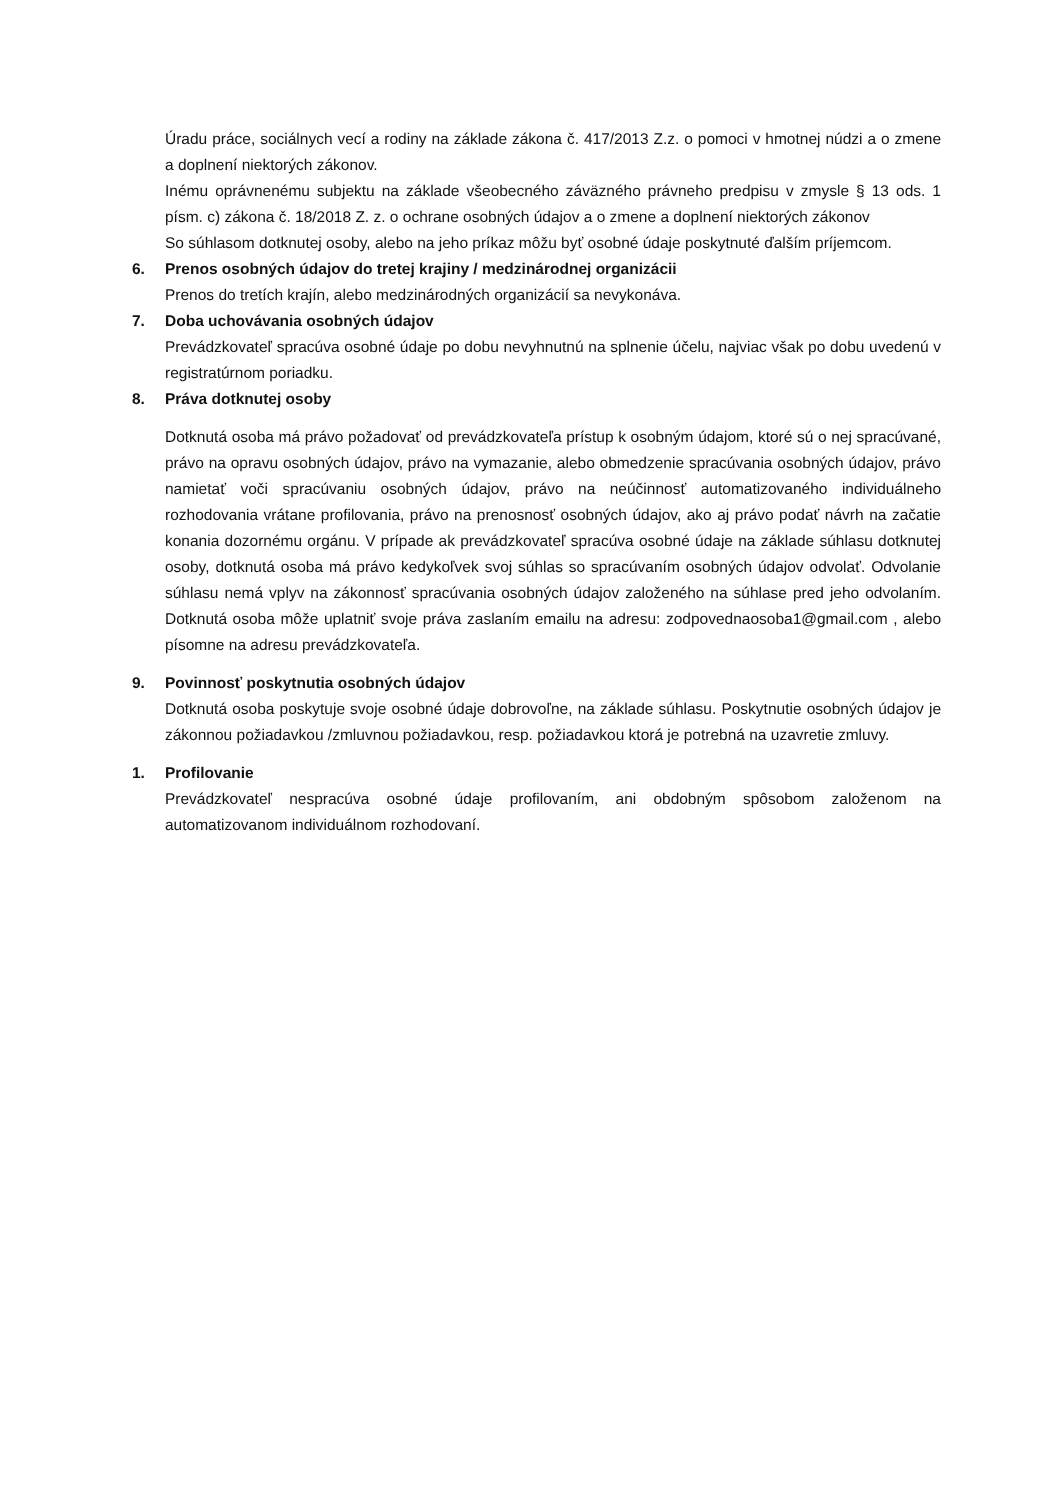Úradu práce, sociálnych vecí a rodiny na základe zákona č. 417/2013 Z.z. o pomoci v hmotnej núdzi a o zmene a doplnení niektorých zákonov.
Inému oprávnenému subjektu na základe všeobecného záväzného právneho predpisu v zmysle § 13 ods. 1 písm. c) zákona č. 18/2018 Z. z. o ochrane osobných údajov a o zmene a doplnení niektorých zákonov
So súhlasom dotknutej osoby, alebo na jeho príkaz môžu byť osobné údaje poskytnuté ďalším príjemcom.
6. Prenos osobných údajov do tretej krajiny / medzinárodnej organizácii
Prenos do tretích krajín, alebo medzinárodných organizácií sa nevykonáva.
7. Doba uchovávania osobných údajov
Prevádzkovateľ spracúva osobné údaje po dobu nevyhnutnú na splnenie účelu, najviac však po dobu uvedenú v registratúrnom poriadku.
8. Práva dotknutej osoby
Dotknutá osoba má právo požadovať od prevádzkovateľa prístup k osobným údajom, ktoré sú o nej spracúvané, právo na opravu osobných údajov, právo na vymazanie, alebo obmedzenie spracúvania osobných údajov, právo namietať voči spracúvaniu osobných údajov, právo na neúčinnosť automatizovaného individuálneho rozhodovania vrátane profilovania, právo na prenosnosť osobných údajov, ako aj právo podať návrh na začatie konania dozornému orgánu. V prípade ak prevádzkovateľ spracúva osobné údaje na základe súhlasu dotknutej osoby, dotknutá osoba má právo kedykoľvek svoj súhlas so spracúvaním osobných údajov odvolať. Odvolanie súhlasu nemá vplyv na zákonnosť spracúvania osobných údajov založeného na súhlase pred jeho odvolaním. Dotknutá osoba môže uplatniť svoje práva zaslaním emailu na adresu: zodpovednaosoba1@gmail.com , alebo písomne na adresu prevádzkovateľa.
9. Povinnosť poskytnutia osobných údajov
Dotknutá osoba poskytuje svoje osobné údaje dobrovoľne, na základe súhlasu. Poskytnutie osobných údajov je zákonnou požiadavkou /zmluvnou požiadavkou, resp. požiadavkou ktorá je potrebná na uzavretie zmluvy.
1. Profilovanie
Prevádzkovateľ nespracúva osobné údaje profilovaním, ani obdobným spôsobom založenom na automatizovanom individuálnom rozhodovaní.